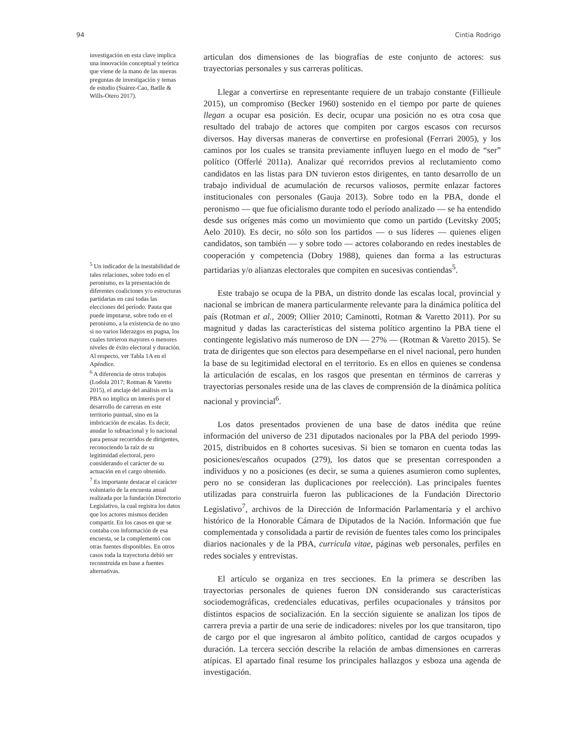94 Cintia Rodrigo
investigación en esta clave implica una innovación conceptual y teórica que viene de la mano de las nuevas preguntas de investigación y temas de estudio (Suárez-Cao, Batlle & Wills-Otero 2017).
<sup>5</sup> Un indicador de la inestabilidad de tales relaciones, sobre todo en el peronismo, es la presentación de diferentes coaliciones y/o estructuras partidarias en casi todas las elecciones del período. Pauta que puede imputarse, sobre todo en el peronismo, a la existencia de no uno si no varios liderazgos en pugna, los cuales tuvieron mayores o menores niveles de éxito electoral y duración. Al respecto, ver Tabla 1A en el Apéndice.
<sup>6</sup> A diferencia de otros trabajos (Lodola 2017; Rotman & Varetto 2015), el anclaje del análisis en la PBA no implica un interés por el desarrollo de carreras en este territorio puntual, sino en la imbricación de escalas. Es decir, anudar lo subnacional y lo nacional para pensar recorridos de dirigentes, reconociendo la raíz de su legitimidad electoral, pero considerando el carácter de su actuación en el cargo obtenido.
<sup>7</sup> Es importante destacar el carácter voluntario de la encuesta anual realizada por la fundación Directorio Legislativo, la cual registra los datos que los actores mismos deciden compartir. En los casos en que se contaba con información de esa encuesta, se la complementó con otras fuentes disponibles. En otros casos toda la trayectoria debió ser reconstruida en base a fuentes alternativas.
articulan dos dimensiones de las biografías de este conjunto de actores: sus trayectorias personales y sus carreras políticas.
Llegar a convertirse en representante requiere de un trabajo constante (Fillieule 2015), un compromiso (Becker 1960) sostenido en el tiempo por parte de quienes llegan a ocupar esa posición. Es decir, ocupar una posición no es otra cosa que resultado del trabajo de actores que compiten por cargos escasos con recursos diversos. Hay diversas maneras de convertirse en profesional (Ferrari 2005), y los caminos por los cuales se transita previamente influyen luego en el modo de “ser” político (Offerlé 2011a). Analizar qué recorridos previos al reclutamiento como candidatos en las listas para DN tuvieron estos dirigentes, en tanto desarrollo de un trabajo individual de acumulación de recursos valiosos, permite enlazar factores institucionales con personales (Gauja 2013). Sobre todo en la PBA, donde el peronismo — que fue oficialismo durante todo el período analizado — se ha entendido desde sus orígenes más como un movimiento que como un partido (Levitsky 2005; Aelo 2010). Es decir, no sólo son los partidos — o sus líderes — quienes eligen candidatos, son también — y sobre todo — actores colaborando en redes inestables de cooperación y competencia (Dobry 1988), quienes dan forma a las estructuras partidarias y/o alianzas electorales que compiten en sucesivas contiendas<sup>5</sup>.
Este trabajo se ocupa de la PBA, un distrito donde las escalas local, provincial y nacional se imbrican de manera particularmente relevante para la dinámica política del país (Rotman et al., 2009; Ollier 2010; Caminotti, Rotman & Varetto 2011). Por su magnitud y dadas las características del sistema político argentino la PBA tiene el contingente legislativo más numeroso de DN — 27% — (Rotman & Varetto 2015). Se trata de dirigentes que son electos para desempeñarse en el nivel nacional, pero hunden la base de su legitimidad electoral en el territorio. Es en ellos en quienes se condensa la articulación de escalas, en los rasgos que presentan en términos de carreras y trayectorias personales reside una de las claves de comprensión de la dinámica política nacional y provincial<sup>6</sup>.
Los datos presentados provienen de una base de datos inédita que reúne información del universo de 231 diputados nacionales por la PBA del periodo 1999-2015, distribuidos en 8 cohortes sucesivas. Si bien se tomaron en cuenta todas las posiciones/escaños ocupados (279), los datos que se presentan corresponden a individuos y no a posiciones (es decir, se suma a quienes asumieron como suplentes, pero no se consideran las duplicaciones por reelección). Las principales fuentes utilizadas para construirla fueron las publicaciones de la Fundación Directorio Legislativo<sup>7</sup>, archivos de la Dirección de Información Parlamentaria y el archivo histórico de la Honorable Cámara de Diputados de la Nación. Información que fue complementada y consolidada a partir de revisión de fuentes tales como los principales diarios nacionales y de la PBA, curricula vitae, páginas web personales, perfiles en redes sociales y entrevistas.
El artículo se organiza en tres secciones. En la primera se describen las trayectorias personales de quienes fueron DN considerando sus características sociodemográficas, credenciales educativas, perfiles ocupacionales y tránsitos por distintos espacios de socialización. En la sección siguiente se analizan los tipos de carrera previa a partir de una serie de indicadores: niveles por los que transitaron, tipo de cargo por el que ingresaron al ámbito político, cantidad de cargos ocupados y duración. La tercera sección describe la relación de ambas dimensiones en carreras atípicas. El apartado final resume los principales hallazgos y esboza una agenda de investigación.